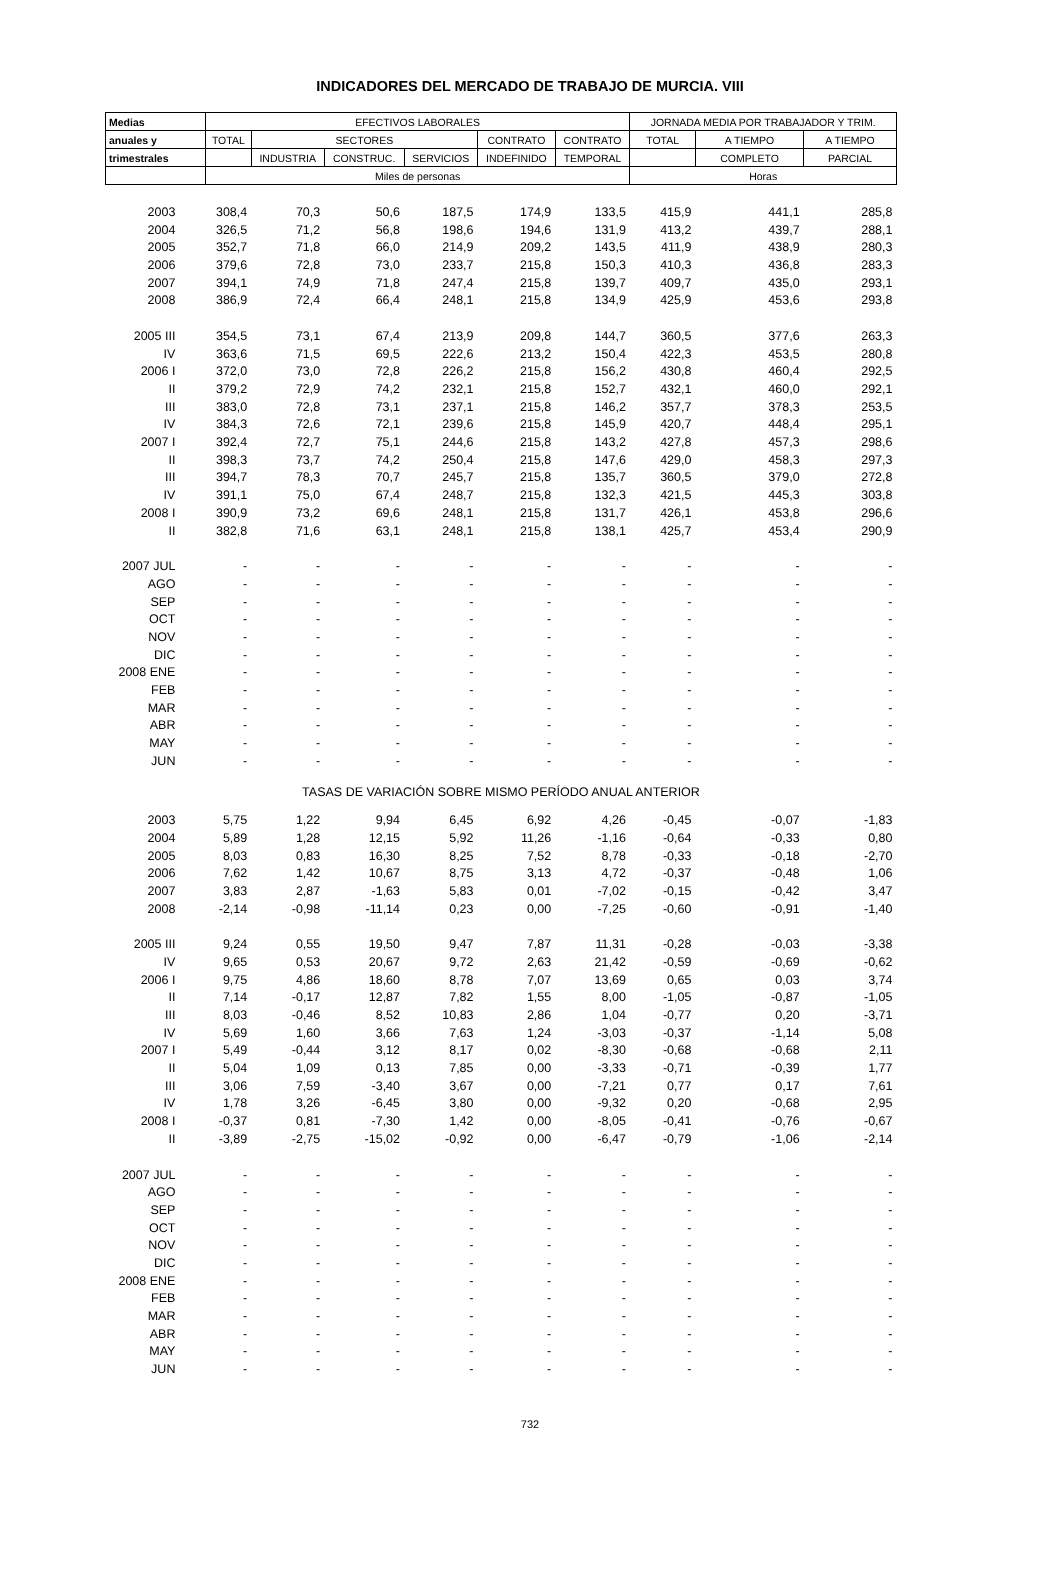INDICADORES DEL MERCADO DE TRABAJO DE MURCIA. VIII
| Medias | EFECTIVOS LABORALES | | | | | | JORNADA MEDIA POR TRABAJADOR Y TRIM. | | |
| --- | --- | --- | --- | --- | --- | --- | --- | --- | --- |
| anuales y | TOTAL | SECTORES | | | CONTRATO | CONTRATO | TOTAL | A TIEMPO | A TIEMPO |
| trimestrales | | INDUSTRIA | CONSTRUC. | SERVICIOS | INDEFINIDO | TEMPORAL | | COMPLETO | PARCIAL |
| | Miles de personas | | | | | | Horas | | |
| 2003 | 308,4 | 70,3 | 50,6 | 187,5 | 174,9 | 133,5 | 415,9 | 441,1 | 285,8 |
| 2004 | 326,5 | 71,2 | 56,8 | 198,6 | 194,6 | 131,9 | 413,2 | 439,7 | 288,1 |
| 2005 | 352,7 | 71,8 | 66,0 | 214,9 | 209,2 | 143,5 | 411,9 | 438,9 | 280,3 |
| 2006 | 379,6 | 72,8 | 73,0 | 233,7 | 215,8 | 150,3 | 410,3 | 436,8 | 283,3 |
| 2007 | 394,1 | 74,9 | 71,8 | 247,4 | 215,8 | 139,7 | 409,7 | 435,0 | 293,1 |
| 2008 | 386,9 | 72,4 | 66,4 | 248,1 | 215,8 | 134,9 | 425,9 | 453,6 | 293,8 |
| 2005 III | 354,5 | 73,1 | 67,4 | 213,9 | 209,8 | 144,7 | 360,5 | 377,6 | 263,3 |
| IV | 363,6 | 71,5 | 69,5 | 222,6 | 213,2 | 150,4 | 422,3 | 453,5 | 280,8 |
| 2006 I | 372,0 | 73,0 | 72,8 | 226,2 | 215,8 | 156,2 | 430,8 | 460,4 | 292,5 |
| II | 379,2 | 72,9 | 74,2 | 232,1 | 215,8 | 152,7 | 432,1 | 460,0 | 292,1 |
| III | 383,0 | 72,8 | 73,1 | 237,1 | 215,8 | 146,2 | 357,7 | 378,3 | 253,5 |
| IV | 384,3 | 72,6 | 72,1 | 239,6 | 215,8 | 145,9 | 420,7 | 448,4 | 295,1 |
| 2007 I | 392,4 | 72,7 | 75,1 | 244,6 | 215,8 | 143,2 | 427,8 | 457,3 | 298,6 |
| II | 398,3 | 73,7 | 74,2 | 250,4 | 215,8 | 147,6 | 429,0 | 458,3 | 297,3 |
| III | 394,7 | 78,3 | 70,7 | 245,7 | 215,8 | 135,7 | 360,5 | 379,0 | 272,8 |
| IV | 391,1 | 75,0 | 67,4 | 248,7 | 215,8 | 132,3 | 421,5 | 445,3 | 303,8 |
| 2008 I | 390,9 | 73,2 | 69,6 | 248,1 | 215,8 | 131,7 | 426,1 | 453,8 | 296,6 |
| II | 382,8 | 71,6 | 63,1 | 248,1 | 215,8 | 138,1 | 425,7 | 453,4 | 290,9 |
| 2007 JUL | - | - | - | - | - | - | - | - | - |
| AGO | - | - | - | - | - | - | - | - | - |
| SEP | - | - | - | - | - | - | - | - | - |
| OCT | - | - | - | - | - | - | - | - | - |
| NOV | - | - | - | - | - | - | - | - | - |
| DIC | - | - | - | - | - | - | - | - | - |
| 2008 ENE | - | - | - | - | - | - | - | - | - |
| FEB | - | - | - | - | - | - | - | - | - |
| MAR | - | - | - | - | - | - | - | - | - |
| ABR | - | - | - | - | - | - | - | - | - |
| MAY | - | - | - | - | - | - | - | - | - |
| JUN | - | - | - | - | - | - | - | - | - |
| TASAS DE VARIACIÓN SOBRE MISMO PERÍODO ANUAL ANTERIOR | | | | | | | | | |
| 2003 | 5,75 | 1,22 | 9,94 | 6,45 | 6,92 | 4,26 | -0,45 | -0,07 | -1,83 |
| 2004 | 5,89 | 1,28 | 12,15 | 5,92 | 11,26 | -1,16 | -0,64 | -0,33 | 0,80 |
| 2005 | 8,03 | 0,83 | 16,30 | 8,25 | 7,52 | 8,78 | -0,33 | -0,18 | -2,70 |
| 2006 | 7,62 | 1,42 | 10,67 | 8,75 | 3,13 | 4,72 | -0,37 | -0,48 | 1,06 |
| 2007 | 3,83 | 2,87 | -1,63 | 5,83 | 0,01 | -7,02 | -0,15 | -0,42 | 3,47 |
| 2008 | -2,14 | -0,98 | -11,14 | 0,23 | 0,00 | -7,25 | -0,60 | -0,91 | -1,40 |
| 2005 III | 9,24 | 0,55 | 19,50 | 9,47 | 7,87 | 11,31 | -0,28 | -0,03 | -3,38 |
| IV | 9,65 | 0,53 | 20,67 | 9,72 | 2,63 | 21,42 | -0,59 | -0,69 | -0,62 |
| 2006 I | 9,75 | 4,86 | 18,60 | 8,78 | 7,07 | 13,69 | 0,65 | 0,03 | 3,74 |
| II | 7,14 | -0,17 | 12,87 | 7,82 | 1,55 | 8,00 | -1,05 | -0,87 | -1,05 |
| III | 8,03 | -0,46 | 8,52 | 10,83 | 2,86 | 1,04 | -0,77 | 0,20 | -3,71 |
| IV | 5,69 | 1,60 | 3,66 | 7,63 | 1,24 | -3,03 | -0,37 | -1,14 | 5,08 |
| 2007 I | 5,49 | -0,44 | 3,12 | 8,17 | 0,02 | -8,30 | -0,68 | -0,68 | 2,11 |
| II | 5,04 | 1,09 | 0,13 | 7,85 | 0,00 | -3,33 | -0,71 | -0,39 | 1,77 |
| III | 3,06 | 7,59 | -3,40 | 3,67 | 0,00 | -7,21 | 0,77 | 0,17 | 7,61 |
| IV | 1,78 | 3,26 | -6,45 | 3,80 | 0,00 | -9,32 | 0,20 | -0,68 | 2,95 |
| 2008 I | -0,37 | 0,81 | -7,30 | 1,42 | 0,00 | -8,05 | -0,41 | -0,76 | -0,67 |
| II | -3,89 | -2,75 | -15,02 | -0,92 | 0,00 | -6,47 | -0,79 | -1,06 | -2,14 |
| 2007 JUL | - | - | - | - | - | - | - | - | - |
| AGO | - | - | - | - | - | - | - | - | - |
| SEP | - | - | - | - | - | - | - | - | - |
| OCT | - | - | - | - | - | - | - | - | - |
| NOV | - | - | - | - | - | - | - | - | - |
| DIC | - | - | - | - | - | - | - | - | - |
| 2008 ENE | - | - | - | - | - | - | - | - | - |
| FEB | - | - | - | - | - | - | - | - | - |
| MAR | - | - | - | - | - | - | - | - | - |
| ABR | - | - | - | - | - | - | - | - | - |
| MAY | - | - | - | - | - | - | - | - | - |
| JUN | - | - | - | - | - | - | - | - | - |
732